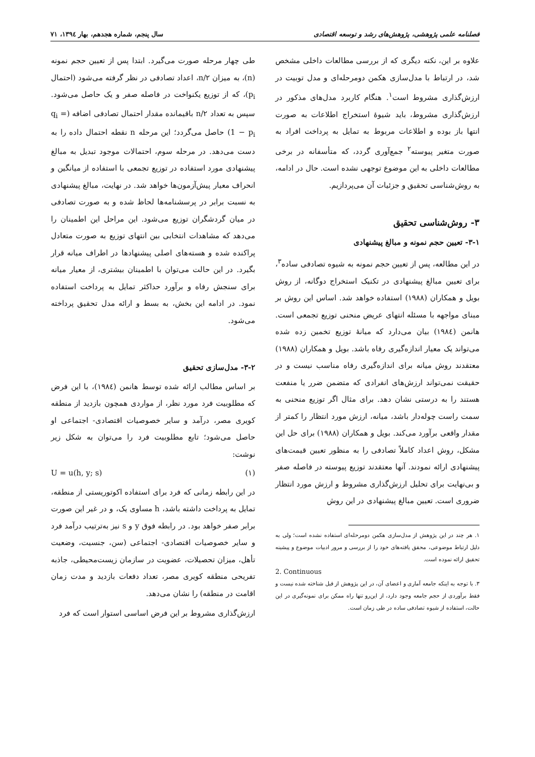فصلنامه علمی پژوهشی، پژوهش‌های رشد و توسعه اقتصادی سال پنجم، شماره هجدهم، بهار ۱۳۹٤، ۷۱
علاوه بر این، نکته دیگری که از بررسی مطالعات داخلی مشخص شد، در ارتباط با مدل‌سازی هکمن دومرحله‌ای و مدل توبیت در ارزش‌گذاری مشروط است<sup>۱</sup>. هنگام کاربرد مدل‌های مذکور در ارزش‌گذاری مشروط، باید شیوهٔ استخراج اطلاعات به صورت انتها باز بوده و اطلاعات مربوط به تمایل به پرداخت افراد به صورت متغیر پیوسته<sup>۲</sup> جمع‌آوری گردد، که متأسفانه در برخی مطالعات داخلی به این موضوع توجهی نشده است. حال در ادامه، به روش‌شناسی تحقیق و جزئیات آن می‌پردازیم.
۳- روش‌شناسی تحقیق
۳-۱- تعیین حجم نمونه و مبالغ پیشنهادی
در این مطالعه، پس از تعیین حجم نمونه به شیوه تصادفی ساده<sup>۳</sup>، برای تعیین مبالغ پیشنهادی در تکنیک استخراج دوگانه، از روش بویل و همکاران (۱۹۸۸) استفاده خواهد شد. اساس این روش بر مبنای مواجهه با مسئله انتهای عریض منحنی توزیع تجمعی است. هانمن (۱۹۸٤) بیان می‌دارد که میانهٔ توزیع تخمین زده شده می‌تواند یک معیار اندازه‌گیری رفاه باشد. بویل و همکاران (۱۹۸۸) معتقدند روش میانه برای اندازه‌گیری رفاه مناسب نیست و در حقیقت نمی‌تواند ارزش‌های انفرادی که متضمن ضرر یا منفعت هستند را به درستی نشان دهد. برای مثال اگر توزیع منحنی به سمت راست چوله‌دار باشد، میانه، ارزش مورد انتظار را کمتر از مقدار واقعی برآورد می‌کند. بویل و همکاران (۱۹۸۸) برای حل این مشکل، روش اعداد کاملاً تصادفی را به منظور تعیین قیمت‌های پیشنهادی ارائه نمودند. آنها معتقدند توزیع پیوسته در فاصله صفر و بی‌نهایت برای تحلیل ارزش‌گذاری مشروط و ارزش مورد انتظار ضروری است. تعیین مبالغ پیشنهادی در این روش
۱. هر چند در این پژوهش از مدل‌سازی هکمن دومرحله‌ای استفاده نشده است؛ ولی به دلیل ارتباط موضوعی، محقق یافته‌های خود را از بررسی و مرور ادبیات موضوع و پیشینه تحقیق ارائه نموده است.
2. Continuous
۳. با توجه به اینکه جامعه آماری و اعضای آن، در این پژوهش از قبل شناخته شده نیست و فقط برآوردی از حجم جامعه وجود دارد، از این‌رو تنها راه ممکن برای نمونه‌گیری در این حالت، استفاده از شیوه تصادفی ساده در طی زمان است.
طی چهار مرحله صورت می‌گیرد. ابتدا پس از تعیین حجم نمونه (n)، به میزان n/۲، اعداد تصادفی در نظر گرفته می‌شود (احتمال p<sub>i</sub>)، که از توزیع یکنواخت در فاصله صفر و یک حاصل می‌شود. سپس به تعداد n/۲ باقیمانده مقدار احتمال تصادفی اضافه (q<sub>i</sub> = 1 − p<sub>i</sub>) حاصل می‌گردد؛ این مرحله n نقطه احتمال داده را به دست می‌دهد. در مرحله سوم، احتمالات موجود تبدیل به مبالغ پیشنهادی مورد استفاده در توزیع تجمعی با استفاده از میانگین و انحراف معیار پیش‌آزمون‌ها خواهد شد. در نهایت، مبالغ پیشنهادی به نسبت برابر در پرسشنامه‌ها لحاظ شده و به صورت تصادفی در میان گردشگران توزیع می‌شود. این مراحل این اطمینان را می‌دهد که مشاهدات انتخابی بین انتهای توزیع به صورت متعادل پراکنده شده و هسته‌های اصلی پیشنهادها در اطراف میانه قرار بگیرد. در این حالت می‌توان با اطمینان بیشتری، از معیار میانه برای سنجش رفاه و برآورد حداکثر تمایل به پرداخت استفاده نمود. در ادامه این بخش، به بسط و ارائه مدل تحقیق پرداخته می‌شود.
۳-۲- مدل‌سازی تحقیق
بر اساس مطالب ارائه شده توسط هانمن (۱۹۸٤)، با این فرض که مطلوبیت فرد مورد نظر، از مواردی همچون بازدید از منطقه کویری مصر، درآمد و سایر خصوصیات اقتصادی- اجتماعی او حاصل می‌شود؛ تابع مطلوبیت فرد را می‌توان به شکل زیر نوشت:
U = u(h, y; s) (۱)
در این رابطه زمانی که فرد برای استفاده اکوتوریستی از منطقه، تمایل به پرداخت داشته باشد، h مساوی یک، و در غیر این صورت برابر صفر خواهد بود. در رابطه فوق y و s نیز به‌ترتیب درآمد فرد و سایر خصوصیات اقتصادی- اجتماعی (سن، جنسیت، وضعیت تأهل، میزان تحصیلات، عضویت در سازمان زیست‌محیطی، جاذبه تفریحی منطقه کویری مصر، تعداد دفعات بازدید و مدت زمان اقامت در منطقه) را نشان می‌دهد.
ارزش‌گذاری مشروط بر این فرض اساسی استوار است که فرد